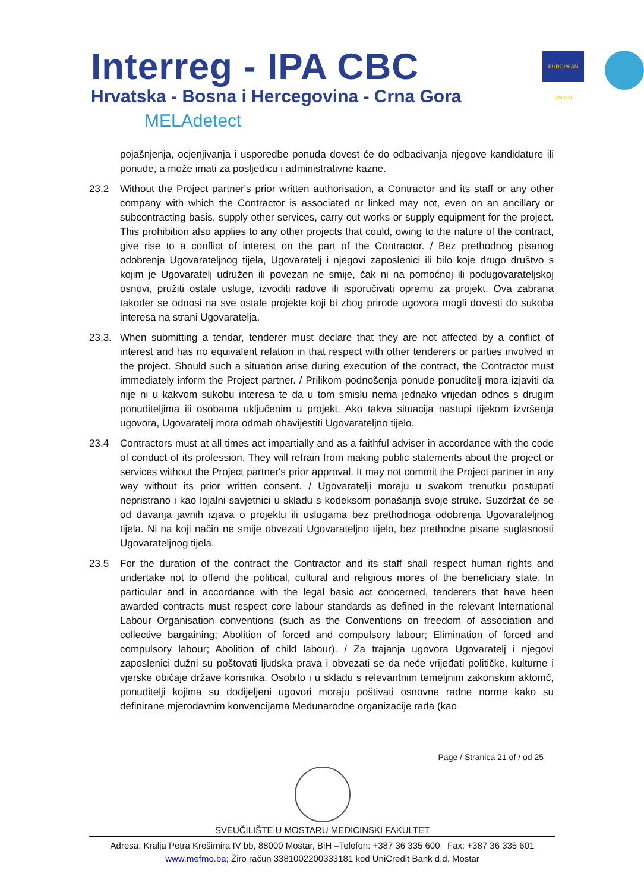Interreg - IPA CBC
Hrvatska - Bosna i Hercegovina - Crna Gora
MELAdetect
EUROPEAN UNION
pojašnjenja, ocjenjivanja i usporedbe ponuda dovest će do odbacivanja njegove kandidature ili ponude, a može imati za posljedicu i administrativne kazne.
23.2 Without the Project partner's prior written authorisation, a Contractor and its staff or any other company with which the Contractor is associated or linked may not, even on an ancillary or subcontracting basis, supply other services, carry out works or supply equipment for the project. This prohibition also applies to any other projects that could, owing to the nature of the contract, give rise to a conflict of interest on the part of the Contractor. / Bez prethodnog pisanog odobrenja Ugovarateljnog tijela, Ugovaratelj i njegovi zaposlenici ili bilo koje drugo društvo s kojim je Ugovaratelj udružen ili povezan ne smije, čak ni na pomoćnoj ili podugovarateljskoj osnovi, pružiti ostale usluge, izvoditi radove ili isporučivati opremu za projekt. Ova zabrana također se odnosi na sve ostale projekte koji bi zbog prirode ugovora mogli dovesti do sukoba interesa na strani Ugovaratelja.
23.3. When submitting a tendar, tenderer must declare that they are not affected by a conflict of interest and has no equivalent relation in that respect with other tenderers or parties involved in the project. Should such a situation arise during execution of the contract, the Contractor must immediately inform the Project partner. / Prilikom podnošenja ponude ponuditelj mora izjaviti da nije ni u kakvom sukobu interesa te da u tom smislu nema jednako vrijedan odnos s drugim ponuditeljima ili osobama uključenim u projekt. Ako takva situacija nastupi tijekom izvršenja ugovora, Ugovaratelj mora odmah obavijestiti Ugovarateljno tijelo.
23.4 Contractors must at all times act impartially and as a faithful adviser in accordance with the code of conduct of its profession. They will refrain from making public statements about the project or services without the Project partner's prior approval. It may not commit the Project partner in any way without its prior written consent. / Ugovaratelji moraju u svakom trenutku postupati nepristrano i kao lojalni savjetnici u skladu s kodeksom ponašanja svoje struke. Suzdržat će se od davanja javnih izjava o projektu ili uslugama bez prethodnoga odobrenja Ugovarateljnog tijela. Ni na koji način ne smije obvezati Ugovarateljno tijelo, bez prethodne pisane suglasnosti Ugovarateljnog tijela.
23.5 For the duration of the contract the Contractor and its staff shall respect human rights and undertake not to offend the political, cultural and religious mores of the beneficiary state. In particular and in accordance with the legal basic act concerned, tenderers that have been awarded contracts must respect core labour standards as defined in the relevant International Labour Organisation conventions (such as the Conventions on freedom of association and collective bargaining; Abolition of forced and compulsory labour; Elimination of forced and compulsory labour; Abolition of child labour). / Za trajanja ugovora Ugovaratelj i njegovi zaposlenici dužni su poštovati ljudska prava i obvezati se da neće vrijeđati političke, kulturne i vjerske običaje države korisnika. Osobito i u skladu s relevantnim temeljnim zakonskim aktomč, ponuditelji kojima su dodijeljeni ugovori moraju poštivati osnovne radne norme kako su definirane mjerodavnim konvencijama Međunarodne organizacije rada (kao
Page / Stranica 21 of / od 25
SVEUČILIŠTE U MOSTARU MEDICINSKI FAKULTET
Adresa: Kralja Petra Krešimira IV bb, 88000 Mostar, BiH –Telefon: +387 36 335 600 Fax: +387 36 335 601
www.mefmo.ba; Žiro račun 3381002200333181 kod UniCredit Bank d.d. Mostar